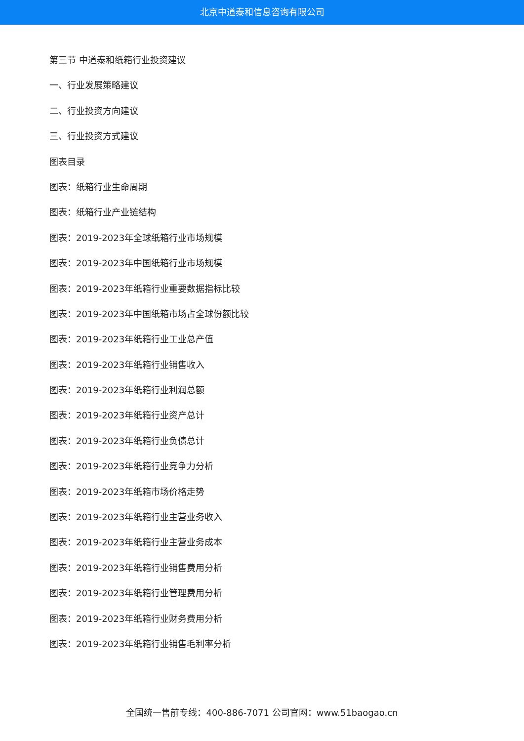北京中道泰和信息咨询有限公司
第三节 中道泰和纸箱行业投资建议
一、行业发展策略建议
二、行业投资方向建议
三、行业投资方式建议
图表目录
图表：纸箱行业生命周期
图表：纸箱行业产业链结构
图表：2019-2023年全球纸箱行业市场规模
图表：2019-2023年中国纸箱行业市场规模
图表：2019-2023年纸箱行业重要数据指标比较
图表：2019-2023年中国纸箱市场占全球份额比较
图表：2019-2023年纸箱行业工业总产值
图表：2019-2023年纸箱行业销售收入
图表：2019-2023年纸箱行业利润总额
图表：2019-2023年纸箱行业资产总计
图表：2019-2023年纸箱行业负债总计
图表：2019-2023年纸箱行业竞争力分析
图表：2019-2023年纸箱市场价格走势
图表：2019-2023年纸箱行业主营业务收入
图表：2019-2023年纸箱行业主营业务成本
图表：2019-2023年纸箱行业销售费用分析
图表：2019-2023年纸箱行业管理费用分析
图表：2019-2023年纸箱行业财务费用分析
图表：2019-2023年纸箱行业销售毛利率分析
全国统一售前专线：400-886-7071 公司官网：www.51baogao.cn